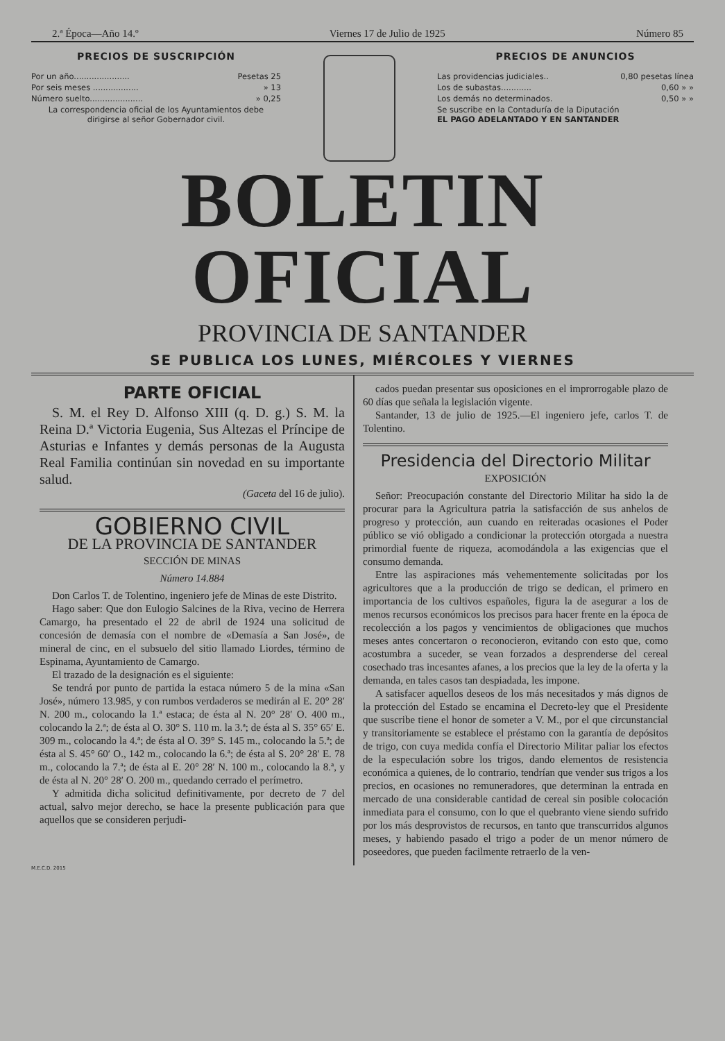2.ª Época—Año 14.º Viernes 17 de Julio de 1925 Número 85
PRECIOS DE SUSCRIPCIÓN
Por un año...................... Pesetas 25
Por seis meses .................. » 13
Número suelto..................... » 0,25
La correspondencia oficial de los Ayuntamientos debe dirigirse al señor Gobernador civil.
PRECIOS DE ANUNCIOS
Las providencias judiciales.. 0,80 pesetas línea
Los de subastas............ 0,60 » »
Los demás no determinados. 0,50 » »
Se suscribe en la Contaduría de la Diputación
EL PAGO ADELANTADO Y EN SANTANDER
BOLETIN OFICIAL
PROVINCIA DE SANTANDER
SE PUBLICA LOS LUNES, MIÉRCOLES Y VIERNES
PARTE OFICIAL
S. M. el Rey D. Alfonso XIII (q. D. g.) S. M. la Reina D.ª Victoria Eugenia, Sus Altezas el Príncipe de Asturias e Infantes y demás personas de la Augusta Real Familia continúan sin novedad en su importante salud.
(Gaceta del 16 de julio).
GOBIERNO CIVIL
DE LA PROVINCIA DE SANTANDER
SECCIÓN DE MINAS
Número 14.884
Don Carlos T. de Tolentino, ingeniero jefe de Minas de este Distrito.
Hago saber: Que don Eulogio Salcines de la Riva, vecino de Herrera Camargo, ha presentado el 22 de abril de 1924 una solicitud de concesión de demasía con el nombre de «Demasía a San José», de mineral de cinc, en el subsuelo del sitio llamado Liordes, término de Espinama, Ayuntamiento de Camargo.
El trazado de la designación es el siguiente:
Se tendrá por punto de partida la estaca número 5 de la mina «San José», número 13.985, y con rumbos verdaderos se medirán al E. 20° 28′ N. 200 m., colocando la 1.ª estaca; de ésta al N. 20° 28′ O. 400 m., colocando la 2.ª; de ésta al O. 30° S. 110 m. la 3.ª; de ésta al S. 35° 65′ E. 309 m., colocando la 4.ª; de ésta al O. 39° S. 145 m., colocando la 5.ª; de ésta al S. 45° 60′ O., 142 m., colocando la 6.ª; de ésta al S. 20° 28′ E. 78 m., colocando la 7.ª; de ésta al E. 20° 28′ N. 100 m., colocando la 8.ª, y de ésta al N. 20° 28′ O. 200 m., quedando cerrado el perímetro.
Y admitida dicha solicitud definitivamente, por decreto de 7 del actual, salvo mejor derecho, se hace la presente publicación para que aquellos que se consideren perjudi-
cados puedan presentar sus oposiciones en el improrrogable plazo de 60 días que señala la legislación vigente.
Santander, 13 de julio de 1925.—El ingeniero jefe, carlos T. de Tolentino.
Presidencia del Directorio Militar
EXPOSICIÓN
Señor: Preocupación constante del Directorio Militar ha sido la de procurar para la Agricultura patria la satisfacción de sus anhelos de progreso y protección, aun cuando en reiteradas ocasiones el Poder público se vió obligado a condicionar la protección otorgada a nuestra primordial fuente de riqueza, acomodándola a las exigencias que el consumo demanda.
Entre las aspiraciones más vehementemente solicitadas por los agricultores que a la producción de trigo se dedican, el primero en importancia de los cultivos españoles, figura la de asegurar a los de menos recursos económicos los precisos para hacer frente en la época de recolección a los pagos y vencimientos de obligaciones que muchos meses antes concertaron o reconocieron, evitando con esto que, como acostumbra a suceder, se vean forzados a desprenderse del cereal cosechado tras incesantes afanes, a los precios que la ley de la oferta y la demanda, en tales casos tan despiadada, les impone.
A satisfacer aquellos deseos de los más necesitados y más dignos de la protección del Estado se encamina el Decreto-ley que el Presidente que suscribe tiene el honor de someter a V. M., por el que circunstancial y transitoriamente se establece el préstamo con la garantía de depósitos de trigo, con cuya medida confía el Directorio Militar paliar los efectos de la especulación sobre los trigos, dando elementos de resistencia económica a quienes, de lo contrario, tendrían que vender sus trigos a los precios, en ocasiones no remuneradores, que determinan la entrada en mercado de una considerable cantidad de cereal sin posible colocación inmediata para el consumo, con lo que el quebranto viene siendo sufrido por los más desprovistos de recursos, en tanto que transcurridos algunos meses, y habiendo pasado el trigo a poder de un menor número de poseedores, que pueden facilmente retraerlo de la ven-
M.E.C.D. 2015